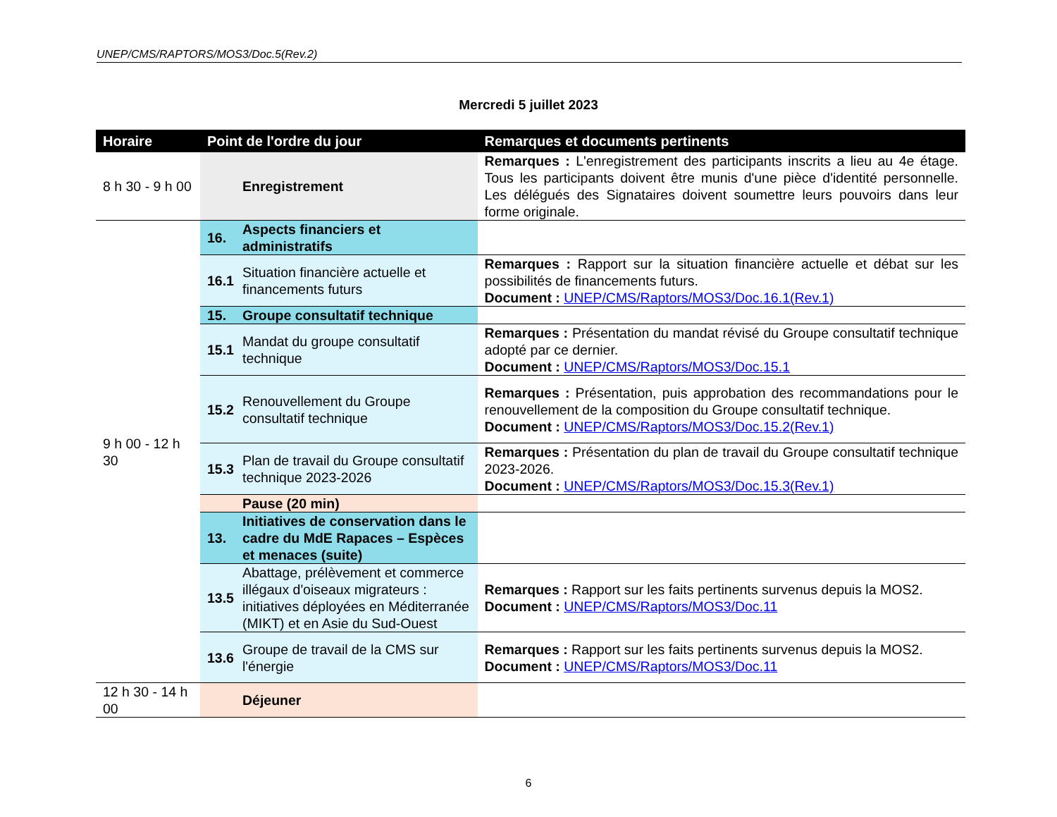UNEP/CMS/RAPTORS/MOS3/Doc.5(Rev.2)
Mercredi 5 juillet 2023
| Horaire | Point de l'ordre du jour | | Remarques et documents pertinents |
| --- | --- | --- | --- |
| 8 h 30 - 9 h 00 | | Enregistrement | Remarques : L'enregistrement des participants inscrits a lieu au 4e étage. Tous les participants doivent être munis d'une pièce d'identité personnelle. Les délégués des Signataires doivent soumettre leurs pouvoirs dans leur forme originale. |
| 9 h 00 - 12 h 30 | 16. | Aspects financiers et administratifs | |
| | 16.1 | Situation financière actuelle et financements futurs | Remarques : Rapport sur la situation financière actuelle et débat sur les possibilités de financements futurs. Document : UNEP/CMS/Raptors/MOS3/Doc.16.1(Rev.1) |
| | 15. | Groupe consultatif technique | |
| | 15.1 | Mandat du groupe consultatif technique | Remarques : Présentation du mandat révisé du Groupe consultatif technique adopté par ce dernier. Document : UNEP/CMS/Raptors/MOS3/Doc.15.1 |
| | 15.2 | Renouvellement du Groupe consultatif technique | Remarques : Présentation, puis approbation des recommandations pour le renouvellement de la composition du Groupe consultatif technique. Document : UNEP/CMS/Raptors/MOS3/Doc.15.2(Rev.1) |
| | 15.3 | Plan de travail du Groupe consultatif technique 2023-2026 | Remarques : Présentation du plan de travail du Groupe consultatif technique 2023-2026. Document : UNEP/CMS/Raptors/MOS3/Doc.15.3(Rev.1) |
| | | Pause (20 min) | |
| | 13. | Initiatives de conservation dans le cadre du MdE Rapaces – Espèces et menaces (suite) | |
| | 13.5 | Abattage, prélèvement et commerce illégaux d'oiseaux migrateurs : initiatives déployées en Méditerranée (MIKT) et en Asie du Sud-Ouest | Remarques : Rapport sur les faits pertinents survenus depuis la MOS2. Document : UNEP/CMS/Raptors/MOS3/Doc.11 |
| | 13.6 | Groupe de travail de la CMS sur l'énergie | Remarques : Rapport sur les faits pertinents survenus depuis la MOS2. Document : UNEP/CMS/Raptors/MOS3/Doc.11 |
| 12 h 30 - 14 h 00 | | Déjeuner | |
6